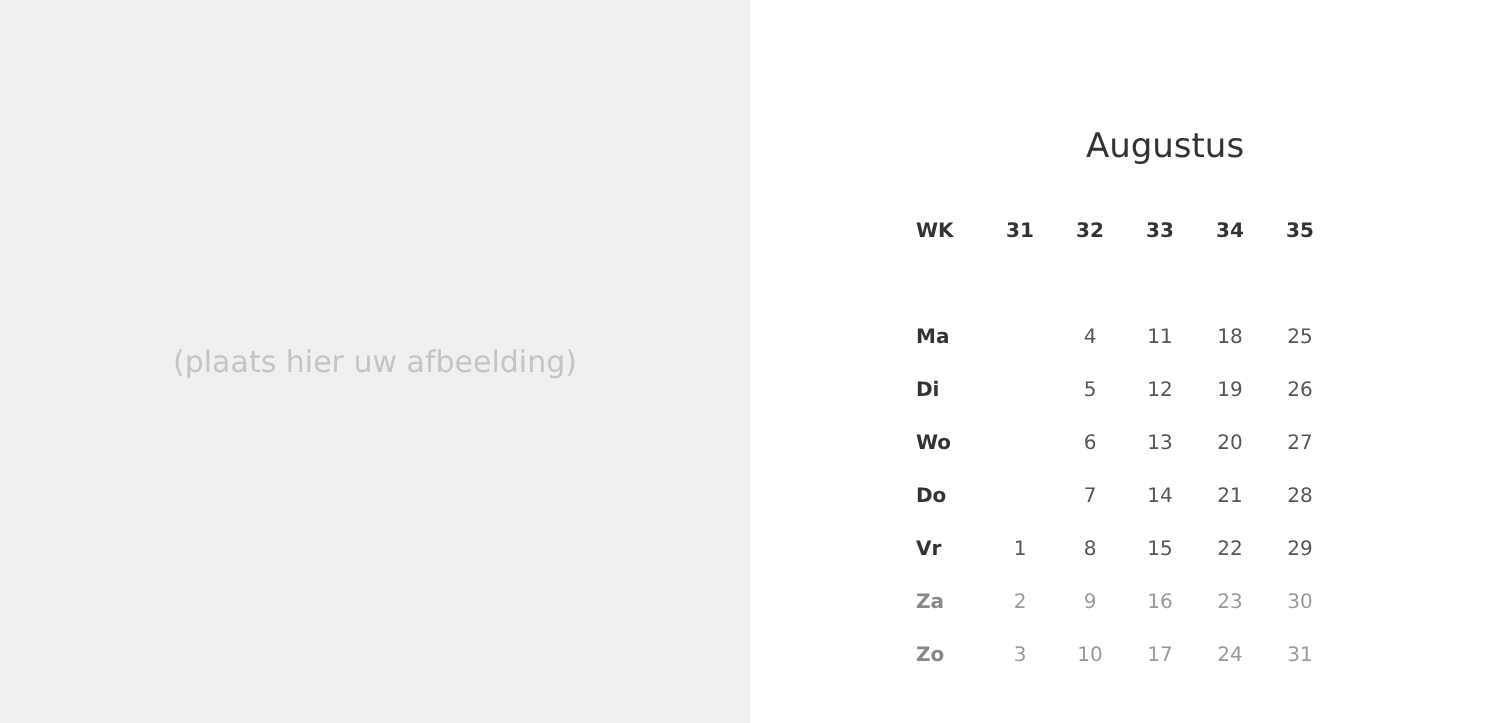(plaats hier uw afbeelding)
Augustus
| WK | 31 | 32 | 33 | 34 | 35 |
| --- | --- | --- | --- | --- | --- |
| Ma | | 4 | 11 | 18 | 25 |
| Di | | 5 | 12 | 19 | 26 |
| Wo | | 6 | 13 | 20 | 27 |
| Do | | 7 | 14 | 21 | 28 |
| Vr | 1 | 8 | 15 | 22 | 29 |
| Za | 2 | 9 | 16 | 23 | 30 |
| Zo | 3 | 10 | 17 | 24 | 31 |